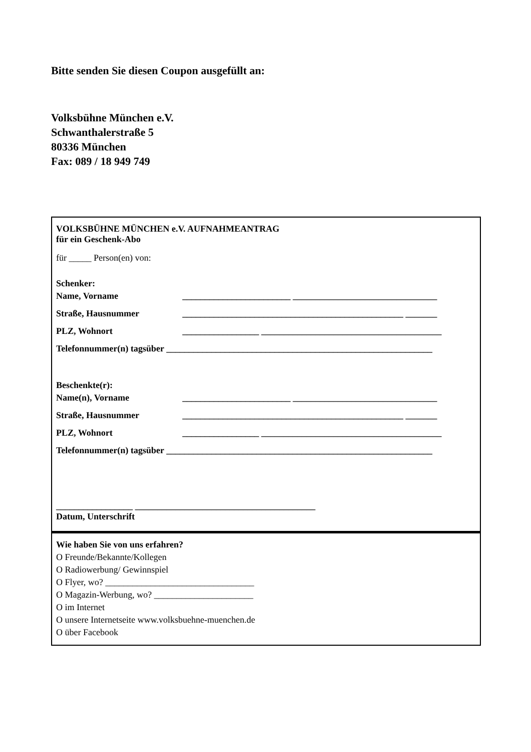Bitte senden Sie diesen Coupon ausgefüllt an:
Volksbühne München e.V.
Schwanthalerstraße 5
80336 München
Fax: 089 / 18 949 749
VOLKSBÜHNE MÜNCHEN e.V. AUFNAHMEANTRAG
für ein Geschenk-Abo
für _____ Person(en) von:
Schenker:
Name, Vorname ________________________ ________________________________
Straße, Hausnummer _________________________________________________ _______
PLZ, Wohnort _________________ ________________________________________
Telefonnummer(n) tagsüber ___________________________________________________________
Beschenkte(r):
Name(n), Vorname ________________________ ________________________________
Straße, Hausnummer _________________________________________________ _______
PLZ, Wohnort _________________ ________________________________________
Telefonnummer(n) tagsüber ___________________________________________________________
_________________ ________________________________________
Datum, Unterschrift
Wie haben Sie von uns erfahren?
O Freunde/Bekannte/Kollegen
O Radiowerbung/ Gewinnspiel
O Flyer, wo? _________________________________
O Magazin-Werbung, wo? ______________________
O im Internet
O unsere Internetseite www.volksbuehne-muenchen.de
O über Facebook